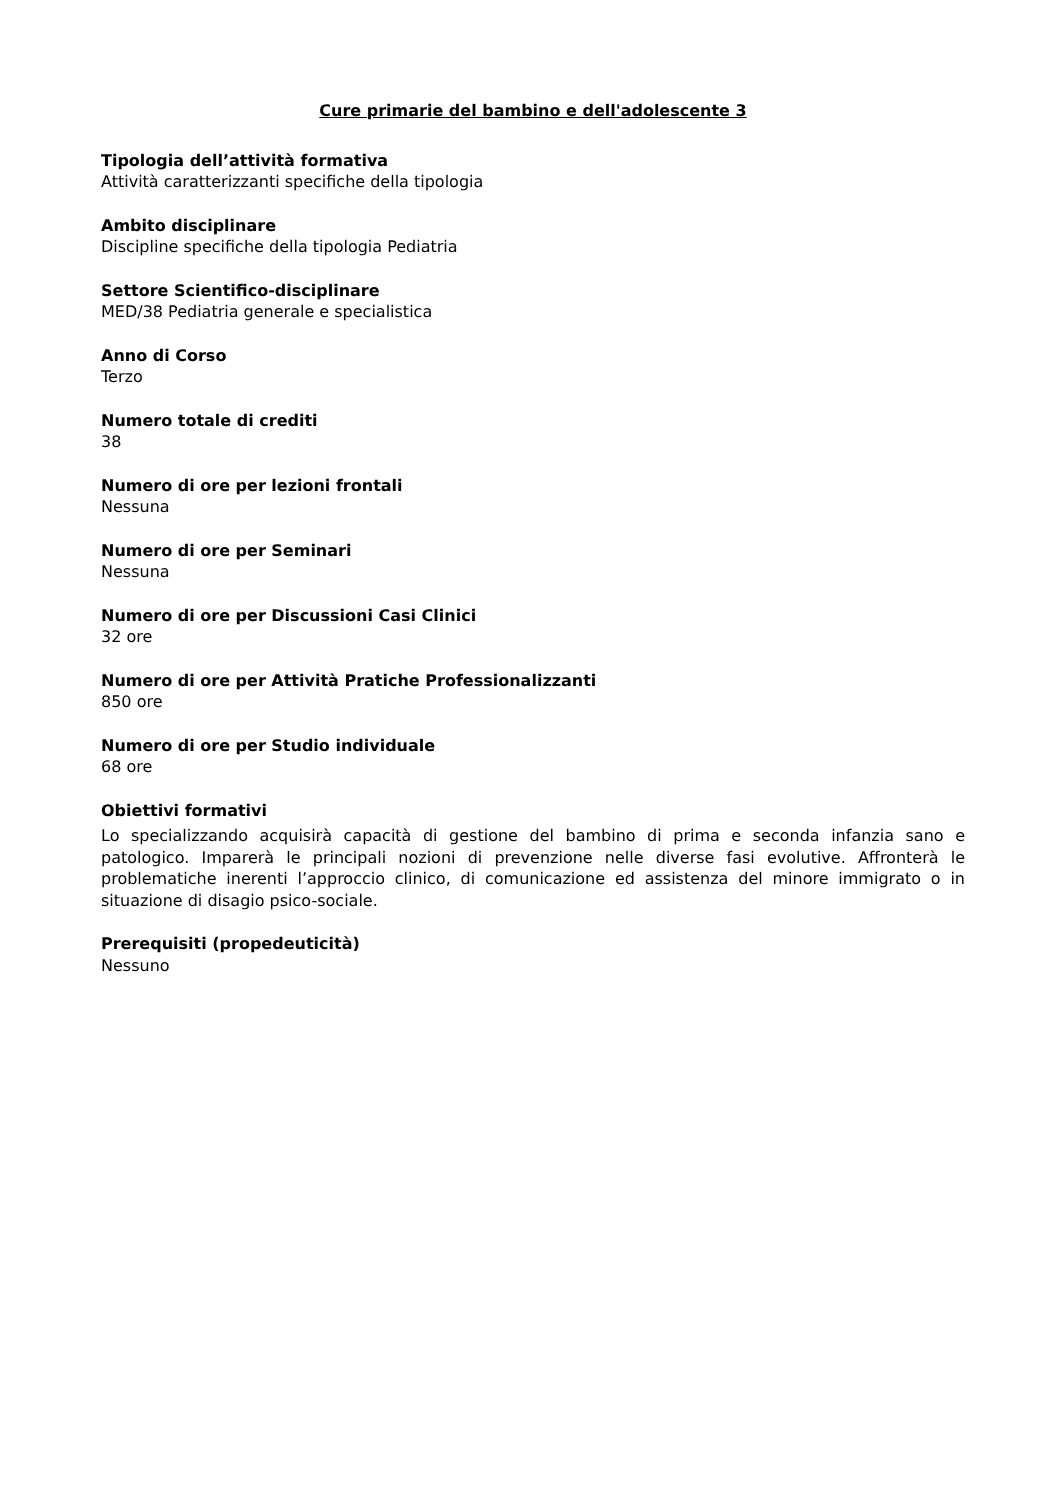Cure primarie del bambino e dell'adolescente 3
Tipologia dell’attività formativa
Attività caratterizzanti specifiche della tipologia
Ambito disciplinare
Discipline specifiche della tipologia Pediatria
Settore Scientifico-disciplinare
MED/38 Pediatria generale e specialistica
Anno di Corso
Terzo
Numero totale di crediti
38
Numero di ore per lezioni frontali
Nessuna
Numero di ore per Seminari
Nessuna
Numero di ore per Discussioni Casi Clinici
32 ore
Numero di ore per Attività Pratiche Professionalizzanti
850 ore
Numero di ore per Studio individuale
68 ore
Obiettivi formativi
Lo specializzando acquisirà capacità di gestione del bambino di prima e seconda infanzia sano e patologico. Imparerà le principali nozioni di prevenzione nelle diverse fasi evolutive. Affronterà le problematiche inerenti l’approccio clinico, di comunicazione ed assistenza del minore immigrato o in situazione di disagio psico-sociale.
Prerequisiti (propedeuticità)
Nessuno